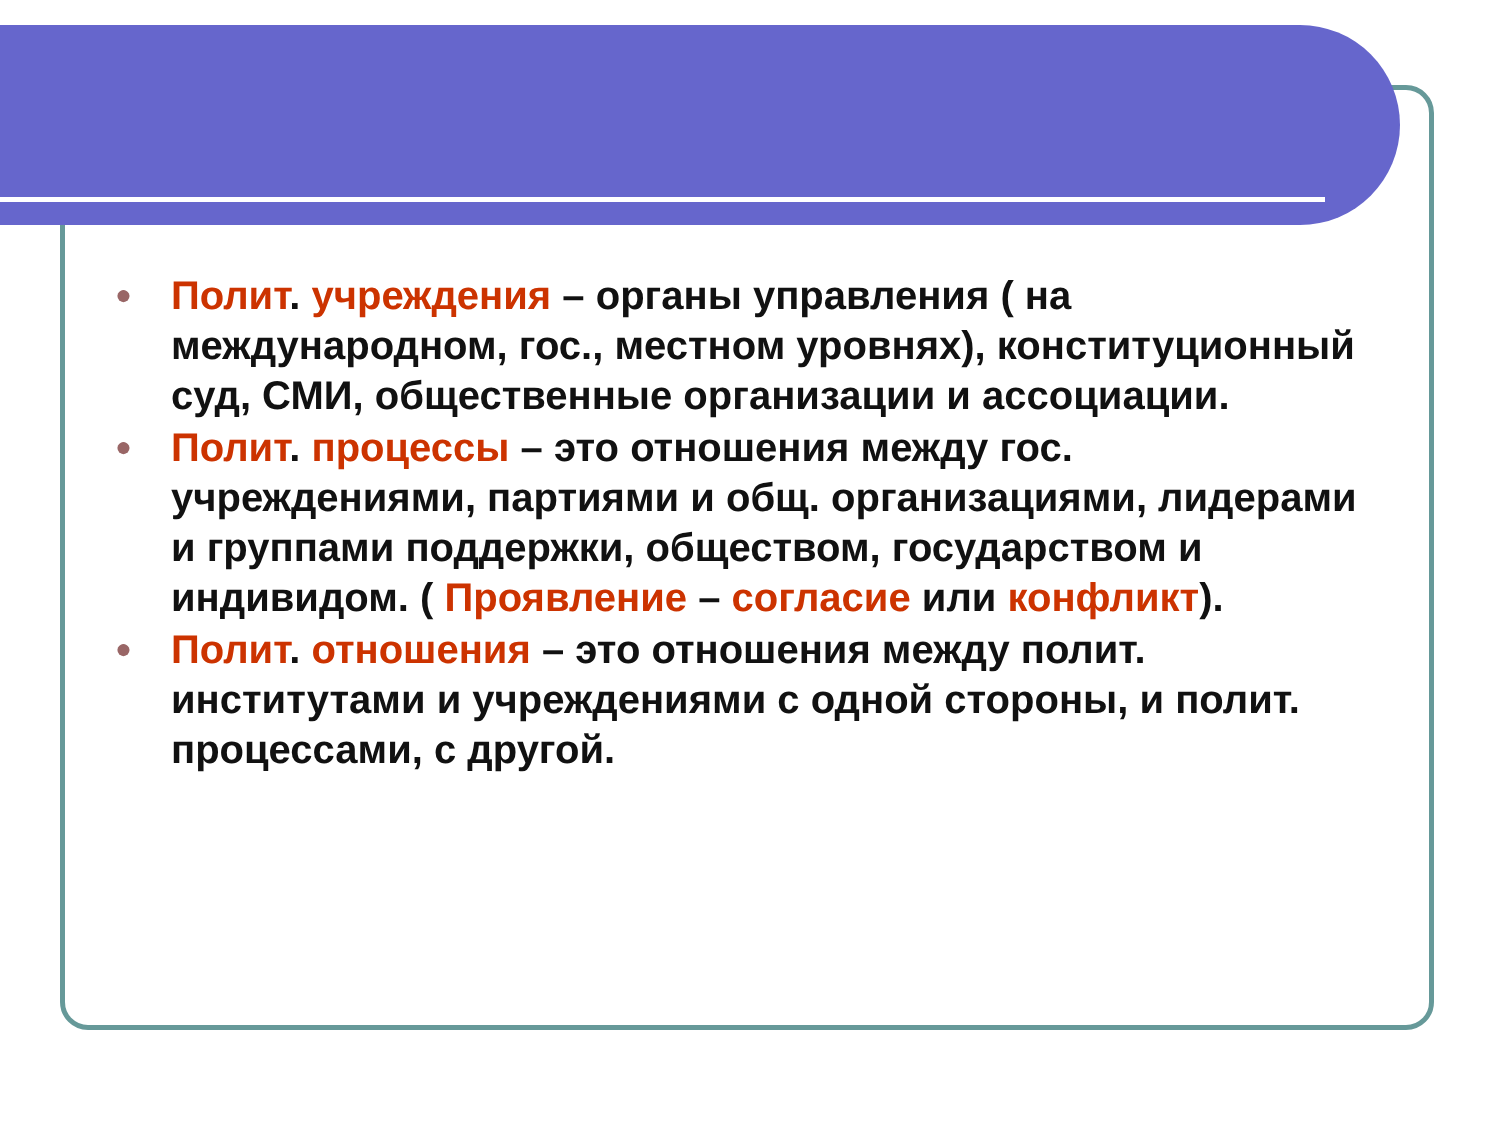● Полит. учреждения – органы управления ( на международном, гос., местном уровнях), конституционный суд, СМИ, общественные организации и ассоциации.
● Полит. процессы – это отношения между гос. учреждениями, партиями и общ. организациями, лидерами и группами поддержки, обществом, государством и индивидом. ( Проявление – согласие или конфликт).
● Полит. отношения – это отношения между полит. институтами и учреждениями с одной стороны, и полит. процессами, с другой.